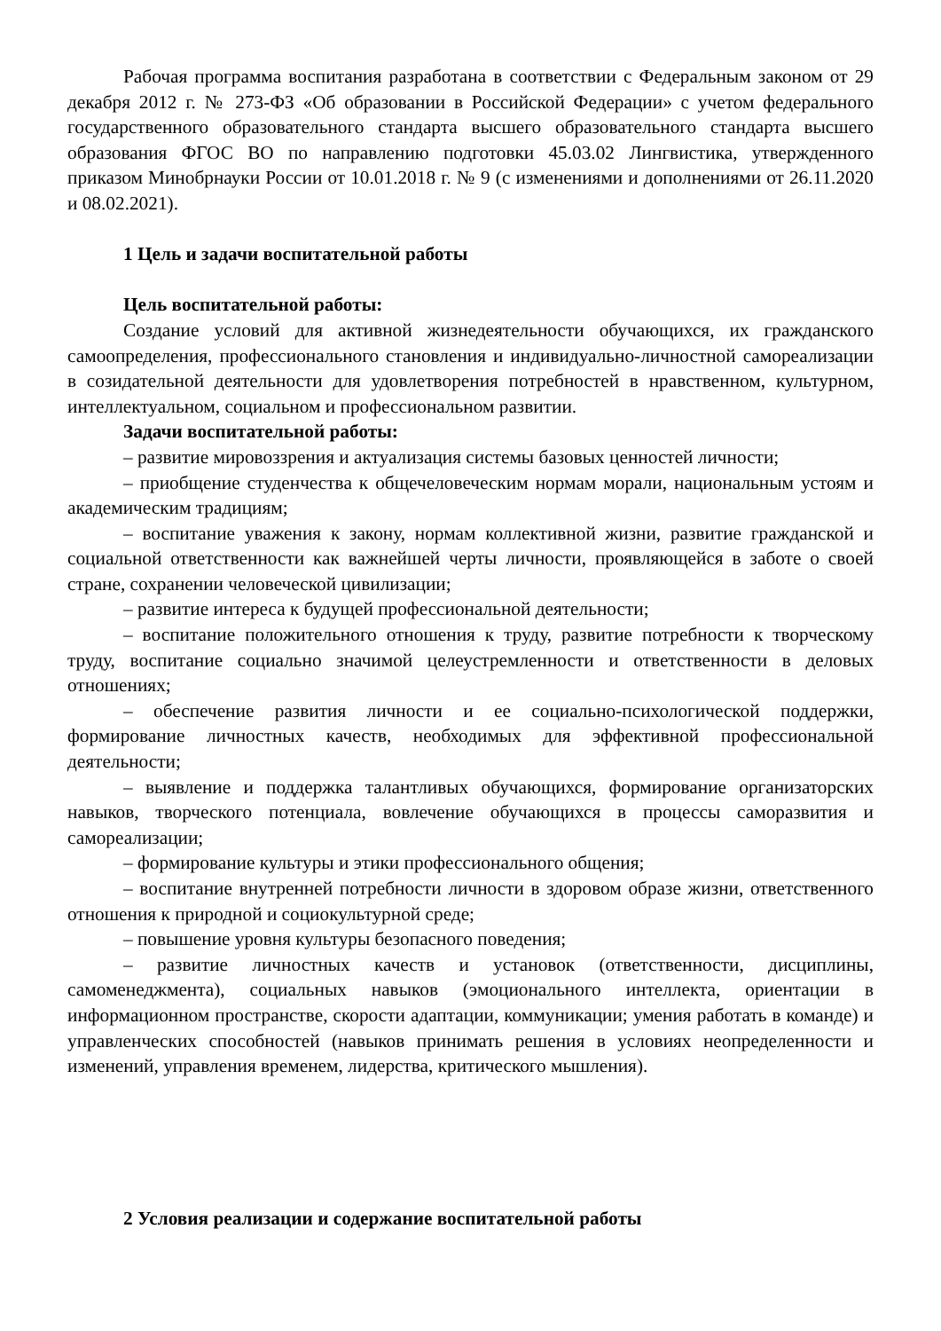Рабочая программа воспитания разработана в соответствии с Федеральным законом от 29 декабря 2012 г. № 273-ФЗ «Об образовании в Российской Федерации» с учетом федерального государственного образовательного стандарта высшего образовательного стандарта высшего образования ФГОС ВО по направлению подготовки 45.03.02 Лингвистика, утвержденного приказом Минобрнауки России от 10.01.2018 г. № 9 (с изменениями и дополнениями от 26.11.2020 и 08.02.2021).
1 Цель и задачи воспитательной работы
Цель воспитательной работы:
Создание условий для активной жизнедеятельности обучающихся, их гражданского самоопределения, профессионального становления и индивидуально-личностной самореализации в созидательной деятельности для удовлетворения потребностей в нравственном, культурном, интеллектуальном, социальном и профессиональном развитии.
Задачи воспитательной работы:
– развитие мировоззрения и актуализация системы базовых ценностей личности;
– приобщение студенчества к общечеловеческим нормам морали, национальным устоям и академическим традициям;
– воспитание уважения к закону, нормам коллективной жизни, развитие гражданской и социальной ответственности как важнейшей черты личности, проявляющейся в заботе о своей стране, сохранении человеческой цивилизации;
– развитие интереса к будущей профессиональной деятельности;
– воспитание положительного отношения к труду, развитие потребности к творческому труду, воспитание социально значимой целеустремленности и ответственности в деловых отношениях;
– обеспечение развития личности и ее социально-психологической поддержки, формирование личностных качеств, необходимых для эффективной профессиональной деятельности;
– выявление и поддержка талантливых обучающихся, формирование организаторских навыков, творческого потенциала, вовлечение обучающихся в процессы саморазвития и самореализации;
– формирование культуры и этики профессионального общения;
– воспитание внутренней потребности личности в здоровом образе жизни, ответственного отношения к природной и социокультурной среде;
– повышение уровня культуры безопасного поведения;
– развитие личностных качеств и установок (ответственности, дисциплины, самоменеджмента), социальных навыков (эмоционального интеллекта, ориентации в информационном пространстве, скорости адаптации, коммуникации; умения работать в команде) и управленческих способностей (навыков принимать решения в условиях неопределенности и изменений, управления временем, лидерства, критического мышления).
2 Условия реализации и содержание воспитательной работы